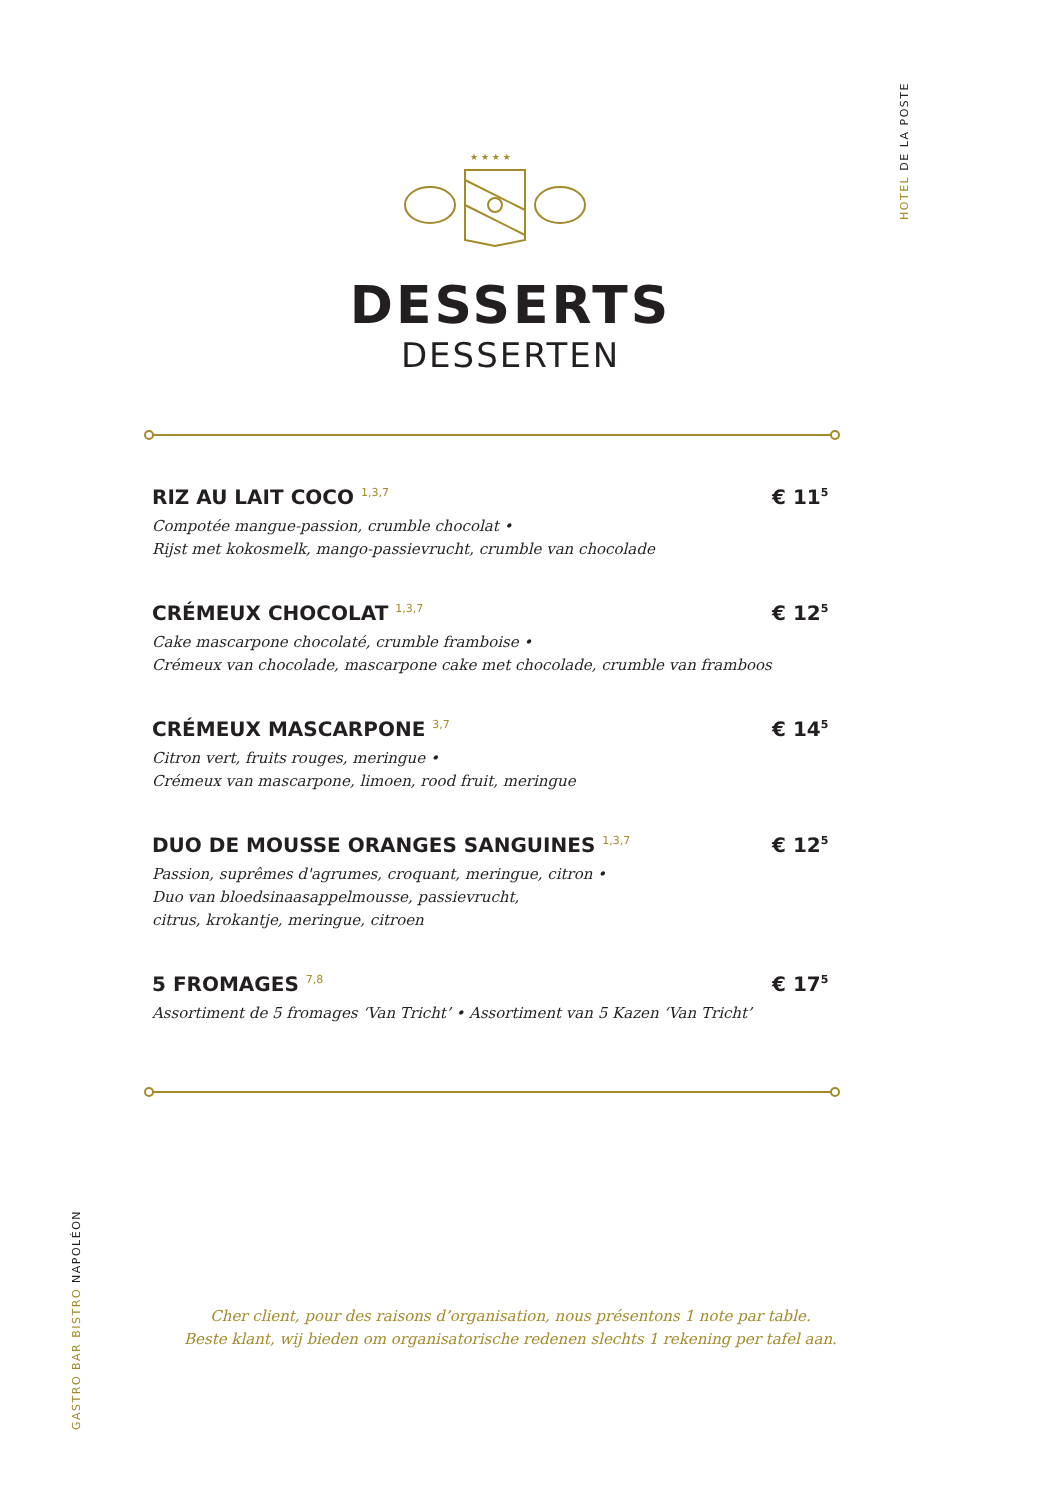HOTEL DE LA POSTE
★ ★ ★ ★
DESSERTS
DESSERTEN
RIZ AU LAIT COCO <sup>1,3,7</sup>
Compotée mangue-passion, crumble chocolat •
Rijst met kokosmelk, mango-passievrucht, crumble van chocolade
€ 11<sup>5</sup>
CRÉMEUX CHOCOLAT <sup>1,3,7</sup>
Cake mascarpone chocolaté, crumble framboise •
Crémeux van chocolade, mascarpone cake met chocolade, crumble van framboos
€ 12<sup>5</sup>
CRÉMEUX MASCARPONE <sup>3,7</sup>
Citron vert, fruits rouges, meringue •
Crémeux van mascarpone, limoen, rood fruit, meringue
€ 14<sup>5</sup>
DUO DE MOUSSE ORANGES SANGUINES <sup>1,3,7</sup>
Passion, suprêmes d'agrumes, croquant, meringue, citron •
Duo van bloedsinaasappelmousse, passievrucht,
citrus, krokantje, meringue, citroen
€ 12<sup>5</sup>
5 FROMAGES <sup>7,8</sup>
Assortiment de 5 fromages ‘Van Tricht’ • Assortiment van 5 Kazen ‘Van Tricht’
€ 17<sup>5</sup>
Cher client, pour des raisons d’organisation, nous présentons 1 note par table.
Beste klant, wij bieden om organisatorische redenen slechts 1 rekening per tafel aan.
GASTRO BAR BISTRO NAPOLÉON